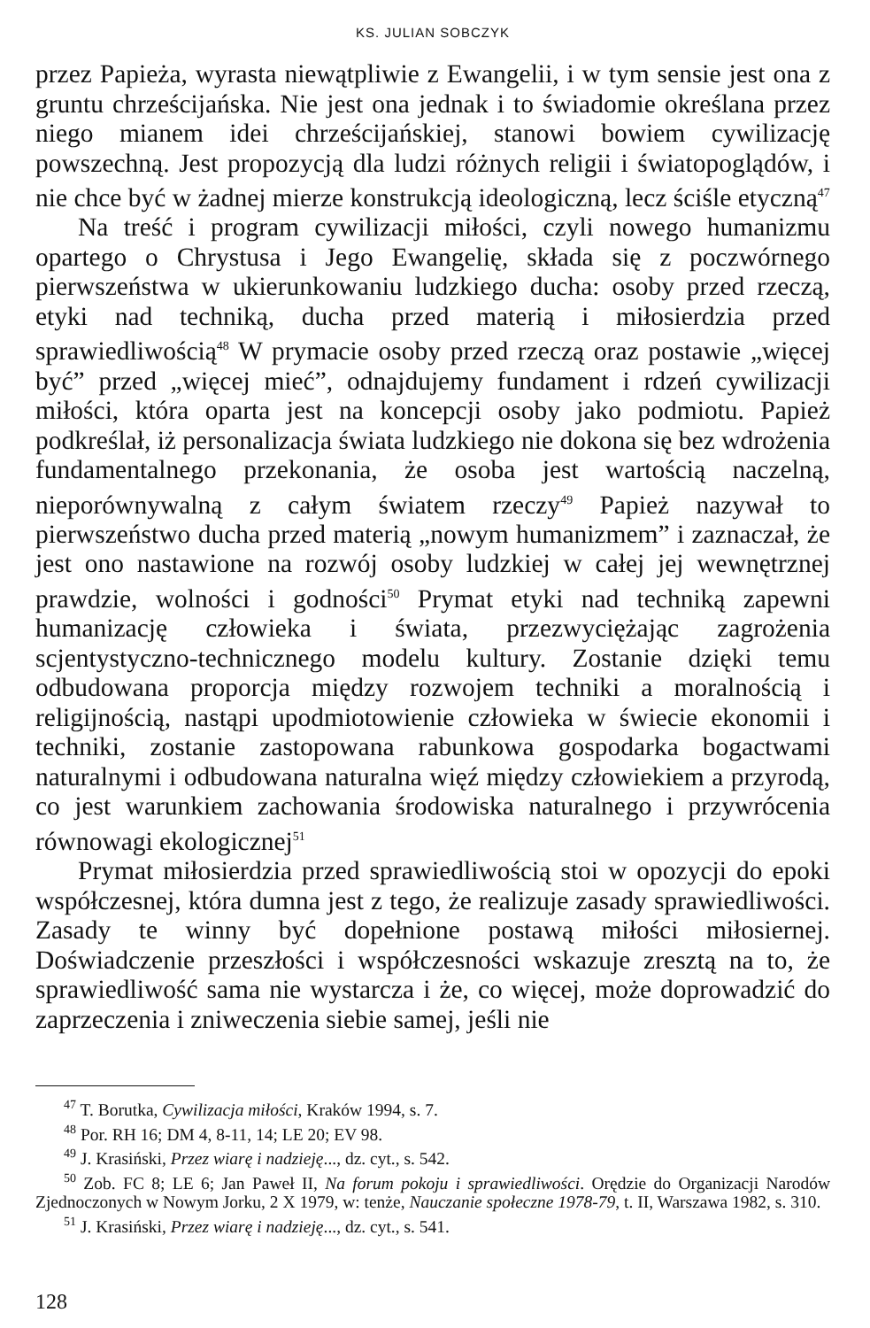KS. JULIAN SOBCZYK
przez Papieża, wyrasta niewątpliwie z Ewangelii, i w tym sensie jest ona z gruntu chrześcijańska. Nie jest ona jednak i to świadomie określana przez niego mianem idei chrześcijańskiej, stanowi bowiem cywilizację powszechną. Jest propozycją dla ludzi różnych religii i światopoglądów, i nie chce być w żadnej mierze konstrukcją ideologiczną, lecz ściśle etyczną<sup>47</sup>
Na treść i program cywilizacji miłości, czyli nowego humanizmu opartego o Chrystusa i Jego Ewangelię, składa się z poczwórnego pierwszeństwa w ukierunkowaniu ludzkiego ducha: osoby przed rzeczą, etyki nad techniką, ducha przed materią i miłosierdzia przed sprawiedliwością<sup>48</sup> W prymacie osoby przed rzeczą oraz postawie „więcej być” przed „więcej mieć”, odnajdujemy fundament i rdzeń cywilizacji miłości, która oparta jest na koncepcji osoby jako podmiotu. Papież podkreślał, iż personalizacja świata ludzkiego nie dokona się bez wdrożenia fundamentalnego przekonania, że osoba jest wartością naczelną, nieporównywalną z całym światem rzeczy<sup>49</sup> Papież nazywał to pierwszeństwo ducha przed materią „nowym humanizmem” i zaznaczał, że jest ono nastawione na rozwój osoby ludzkiej w całej jej wewnętrznej prawdzie, wolności i godności<sup>50</sup> Prymat etyki nad techniką zapewni humanizację człowieka i świata, przezwyciężając zagrożenia scjentystyczno-technicznego modelu kultury. Zostanie dzięki temu odbudowana proporcja między rozwojem techniki a moralnością i religijnością, nastąpi upodmiotowienie człowieka w świecie ekonomii i techniki, zostanie zastopowana rabunkowa gospodarka bogactwami naturalnymi i odbudowana naturalna więź między człowiekiem a przyrodą, co jest warunkiem zachowania środowiska naturalnego i przywrócenia równowagi ekologicznej<sup>51</sup>
Prymat miłosierdzia przed sprawiedliwością stoi w opozycji do epoki współczesnej, która dumna jest z tego, że realizuje zasady sprawiedliwości. Zasady te winny być dopełnione postawą miłości miłosiernej. Doświadczenie przeszłości i współczesności wskazuje zresztą na to, że sprawiedliwość sama nie wystarcza i że, co więcej, może doprowadzić do zaprzeczenia i zniweczenia siebie samej, jeśli nie
<sup>47</sup> T. Borutka, Cywilizacja miłości, Kraków 1994, s. 7.
<sup>48</sup> Por. RH 16; DM 4, 8-11, 14; LE 20; EV 98.
<sup>49</sup> J. Krasiński, Przez wiarę i nadzieję..., dz. cyt., s. 542.
<sup>50</sup> Zob. FC 8; LE 6; Jan Paweł II, Na forum pokoju i sprawiedliwości. Orędzie do Organizacji Narodów Zjednoczonych w Nowym Jorku, 2 X 1979, w: tenże, Nauczanie społeczne 1978-79, t. II, Warszawa 1982, s. 310.
<sup>51</sup> J. Krasiński, Przez wiarę i nadzieję..., dz. cyt., s. 541.
128